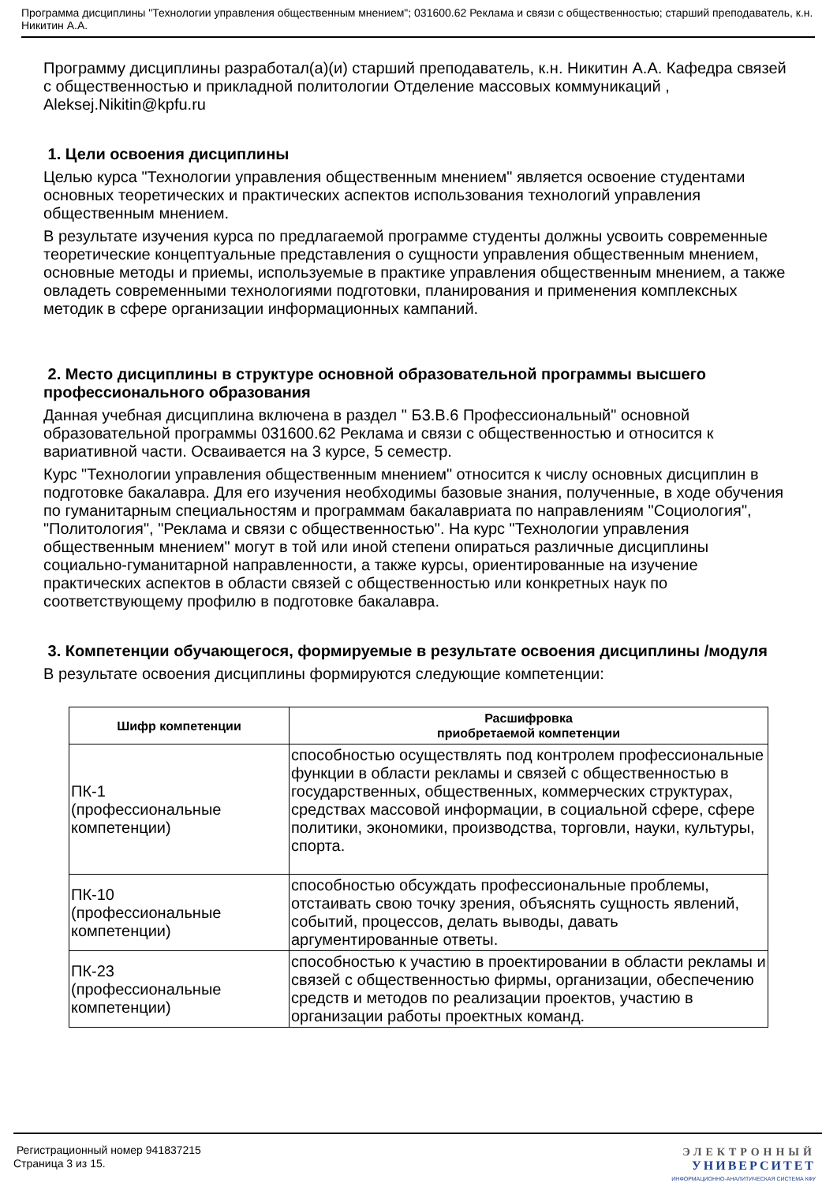Программа дисциплины "Технологии управления общественным мнением"; 031600.62 Реклама и связи с общественностью; старший преподаватель, к.н. Никитин А.А.
Программу дисциплины разработал(а)(и) старший преподаватель, к.н. Никитин А.А. Кафедра связей с общественностью и прикладной политологии Отделение массовых коммуникаций , Aleksej.Nikitin@kpfu.ru
1. Цели освоения дисциплины
Целью курса "Технологии управления общественным мнением" является освоение студентами основных теоретических и практических аспектов использования технологий управления общественным мнением.
В результате изучения курса по предлагаемой программе студенты должны усвоить современные теоретические концептуальные представления о сущности управления общественным мнением, основные методы и приемы, используемые в практике управления общественным мнением, а также овладеть современными технологиями подготовки, планирования и применения комплексных методик в сфере организации информационных кампаний.
2. Место дисциплины в структуре основной образовательной программы высшего профессионального образования
Данная учебная дисциплина включена в раздел " Б3.В.6 Профессиональный" основной образовательной программы 031600.62 Реклама и связи с общественностью и относится к вариативной части. Осваивается на 3 курсе, 5 семестр.
Курс "Технологии управления общественным мнением" относится к числу основных дисциплин в подготовке бакалавра. Для его изучения необходимы базовые знания, полученные, в ходе обучения по гуманитарным специальностям и программам бакалавриата по направлениям "Социология", "Политология", "Реклама и связи с общественностью". На курс "Технологии управления общественным мнением" могут в той или иной степени опираться различные дисциплины социально-гуманитарной направленности, а также курсы, ориентированные на изучение практических аспектов в области связей с общественностью или конкретных наук по соответствующему профилю в подготовке бакалавра.
3. Компетенции обучающегося, формируемые в результате освоения дисциплины /модуля
В результате освоения дисциплины формируются следующие компетенции:
| Шифр компетенции | Расшифровка приобретаемой компетенции |
| --- | --- |
| ПК-1 (профессиональные компетенции) | способностью осуществлять под контролем профессиональные функции в области рекламы и связей с общественностью в государственных, общественных, коммерческих структурах, средствах массовой информации, в социальной сфере, сфере политики, экономики, производства, торговли, науки, культуры, спорта. |
| ПК-10 (профессиональные компетенции) | способностью обсуждать профессиональные проблемы, отстаивать свою точку зрения, объяснять сущность явлений, событий, процессов, делать выводы, давать аргументированные ответы. |
| ПК-23 (профессиональные компетенции) | способностью к участию в проектировании в области рекламы и связей с общественностью фирмы, организации, обеспечению средств и методов по реализации проектов, участию в организации работы проектных команд. |
Регистрационный номер 941837215
Страница 3 из 15.
ЭЛЕКТРОННЫЙ
УНИВЕРСИТЕТ
ИНФОРМАЦИОННО-АНАЛИТИЧЕСКАЯ СИСТЕМА КФУ